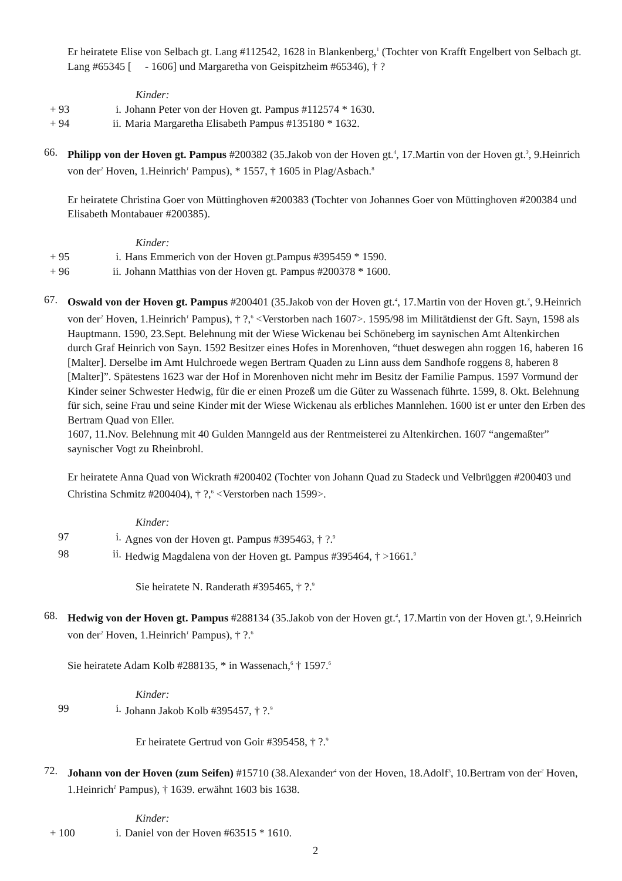Er heiratete Elise von Selbach gt. Lang #112542, 1628 in Blankenberg,<sup>1</sup> (Tochter von Krafft Engelbert von Selbach gt. Lang #65345 [ - 1606] und Margaretha von Geispitzheim #65346), † ?
Kinder:
+ 93 i. Johann Peter von der Hoven gt. Pampus #112574 * 1630.
+ 94 ii. Maria Margaretha Elisabeth Pampus #135180 * 1632.
66. Philipp von der Hoven gt. Pampus #200382 (35.Jakob von der Hoven gt.<sup>4</sup>, 17.Martin von der Hoven gt.<sup>3</sup>, 9.Heinrich von der<sup>2</sup> Hoven, 1.Heinrich<sup>1</sup> Pampus), * 1557, † 1605 in Plag/Asbach.<sup>8</sup>
Er heiratete Christina Goer von Müttinghoven #200383 (Tochter von Johannes Goer von Müttinghoven #200384 und Elisabeth Montabauer #200385).
Kinder:
+ 95 i. Hans Emmerich von der Hoven gt.Pampus #395459 * 1590.
+ 96 ii. Johann Matthias von der Hoven gt. Pampus #200378 * 1600.
67. Oswald von der Hoven gt. Pampus #200401 (35.Jakob von der Hoven gt.<sup>4</sup>, 17.Martin von der Hoven gt.<sup>3</sup>, 9.Heinrich von der<sup>2</sup> Hoven, 1.Heinrich<sup>1</sup> Pampus), † ?,<sup>6</sup> <Verstorben nach 1607>. 1595/98 im Militätdienst der Gft. Sayn, 1598 als Hauptmann. 1590, 23.Sept. Belehnung mit der Wiese Wickenau bei Schöneberg im saynischen Amt Altenkirchen durch Graf Heinrich von Sayn. 1592 Besitzer eines Hofes in Morenhoven, “thuet deswegen ahn roggen 16, haberen 16 [Malter]. Derselbe im Amt Hulchroede wegen Bertram Quaden zu Linn auss dem Sandhofe roggens 8, haberen 8 [Malter]”. Spätestens 1623 war der Hof in Morenhoven nicht mehr im Besitz der Familie Pampus. 1597 Vormund der Kinder seiner Schwester Hedwig, für die er einen Prozeß um die Güter zu Wassenach führte. 1599, 8. Okt. Belehnung für sich, seine Frau und seine Kinder mit der Wiese Wickenau als erbliches Mannlehen. 1600 ist er unter den Erben des Bertram Quad von Eller.
1607, 11.Nov. Belehnung mit 40 Gulden Manngeld aus der Rentmeisterei zu Altenkirchen. 1607 “angemaßter” saynischer Vogt zu Rheinbrohl.
Er heiratete Anna Quad von Wickrath #200402 (Tochter von Johann Quad zu Stadeck und Velbrüggen #200403 und Christina Schmitz #200404), † ?,<sup>6</sup> <Verstorben nach 1599>.
Kinder:
97 i. Agnes von der Hoven gt. Pampus #395463, † ?.<sup>9</sup>
98 ii. Hedwig Magdalena von der Hoven gt. Pampus #395464, † >1661.<sup>9</sup>
Sie heiratete N. Randerath #395465, † ?.<sup>9</sup>
68. Hedwig von der Hoven gt. Pampus #288134 (35.Jakob von der Hoven gt.<sup>4</sup>, 17.Martin von der Hoven gt.<sup>3</sup>, 9.Heinrich von der<sup>2</sup> Hoven, 1.Heinrich<sup>1</sup> Pampus), † ?.<sup>6</sup>
Sie heiratete Adam Kolb #288135, * in Wassenach,<sup>6</sup> † 1597.<sup>6</sup>
Kinder:
99 i. Johann Jakob Kolb #395457, † ?.<sup>9</sup>
Er heiratete Gertrud von Goir #395458, † ?.<sup>9</sup>
72. Johann von der Hoven (zum Seifen) #15710 (38.Alexander<sup>4</sup> von der Hoven, 18.Adolf<sup>3</sup>, 10.Bertram von der<sup>2</sup> Hoven, 1.Heinrich<sup>1</sup> Pampus), † 1639. erwähnt 1603 bis 1638.
Kinder:
+ 100 i. Daniel von der Hoven #63515 * 1610.
2